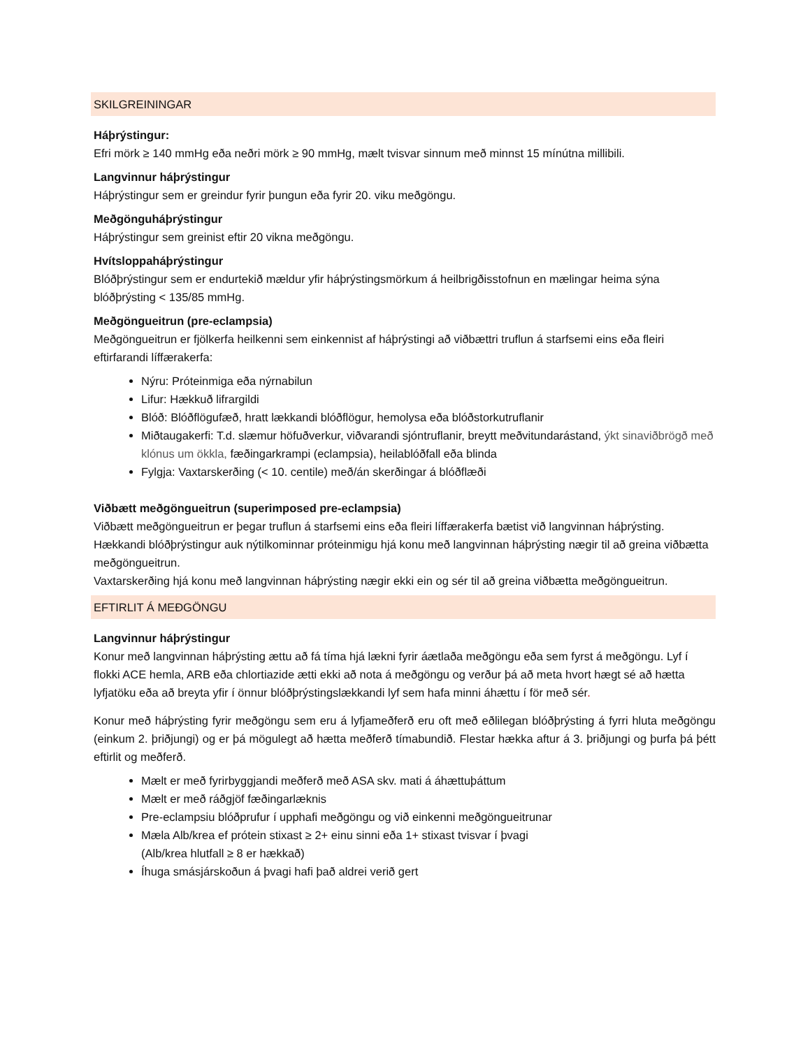SKILGREININGAR
Háþrýstingur:
Efri mörk ≥ 140 mmHg eða neðri mörk ≥ 90 mmHg, mælt tvisvar sinnum með minnst 15 mínútna millibili.
Langvinnur háþrýstingur
Háþrýstingur sem er greindur fyrir þungun eða fyrir 20. viku meðgöngu.
Meðgönguháþrýstingur
Háþrýstingur sem greinist eftir 20 vikna meðgöngu.
Hvítsloppaháþrýstingur
Blóðþrýstingur sem er endurtekið mældur yfir háþrýstingsmörkum á heilbrigðisstofnun en mælingar heima sýna blóðþrýsting < 135/85 mmHg.
Meðgöngueitrun (pre-eclampsia)
Meðgöngueitrun er fjölkerfa heilkenni sem einkennist af háþrýstingi að viðbættri truflun á starfsemi eins eða fleiri eftirfarandi líffærakerfa:
Nýru: Próteinmiga eða nýrnabilun
Lifur: Hækkuð lifrargildi
Blóð: Blóðflögufæð, hratt lækkandi blóðflögur, hemolysa eða blóðstorkutruflanir
Miðtaugakerfi: T.d. slæmur höfuðverkur, viðvarandi sjóntruflanir, breytt meðvitundarástand, ýkt sinaviðbrögð með klónus um ökkla, fæðingarkrampi (eclampsia), heilablóðfall eða blinda
Fylgja: Vaxtarskerðing (< 10. centile) með/án skerðingar á blóðflæði
Viðbætt meðgöngueitrun (superimposed pre-eclampsia)
Viðbætt meðgöngueitrun er þegar truflun á starfsemi eins eða fleiri líffærakerfa bætist við langvinnan háþrýsting.
Hækkandi blóðþrýstingur auk nýtilkominnar próteinmigu hjá konu með langvinnan háþrýsting nægir til að greina viðbætta meðgöngueitrun.
Vaxtarskerðing hjá konu með langvinnan háþrýsting nægir ekki ein og sér til að greina viðbætta meðgöngueitrun.
EFTIRLIT Á MEÐGÖNGU
Langvinnur háþrýstingur
Konur með langvinnan háþrýsting ættu að fá tíma hjá lækni fyrir áætlaða meðgöngu eða sem fyrst á meðgöngu. Lyf í flokki ACE hemla, ARB eða chlortiazide ætti ekki að nota á meðgöngu og verður þá að meta hvort hægt sé að hætta lyfjatöku eða að breyta yfir í önnur blóðþrýstingslækkandi lyf sem hafa minni áhættu í för með sér.
Konur með háþrýsting fyrir meðgöngu sem eru á lyfjameðferð eru oft með eðlilegan blóðþrýsting á fyrri hluta meðgöngu (einkum 2. þriðjungi) og er þá mögulegt að hætta meðferð tímabundið. Flestar hækka aftur á 3. þriðjungi og þurfa þá þétt eftirlit og meðferð.
Mælt er með fyrirbyggjandi meðferð með ASA skv. mati á áhættuþáttum
Mælt er með ráðgjöf fæðingarlæknis
Pre-eclampsiu blóðprufur í upphafi meðgöngu og við einkenni meðgöngueitrunar
Mæla Alb/krea ef prótein stixast ≥ 2+ einu sinni eða 1+ stixast tvisvar í þvagi
(Alb/krea hlutfall ≥ 8 er hækkað)
Íhuga smásjárskoðun á þvagi hafi það aldrei verið gert